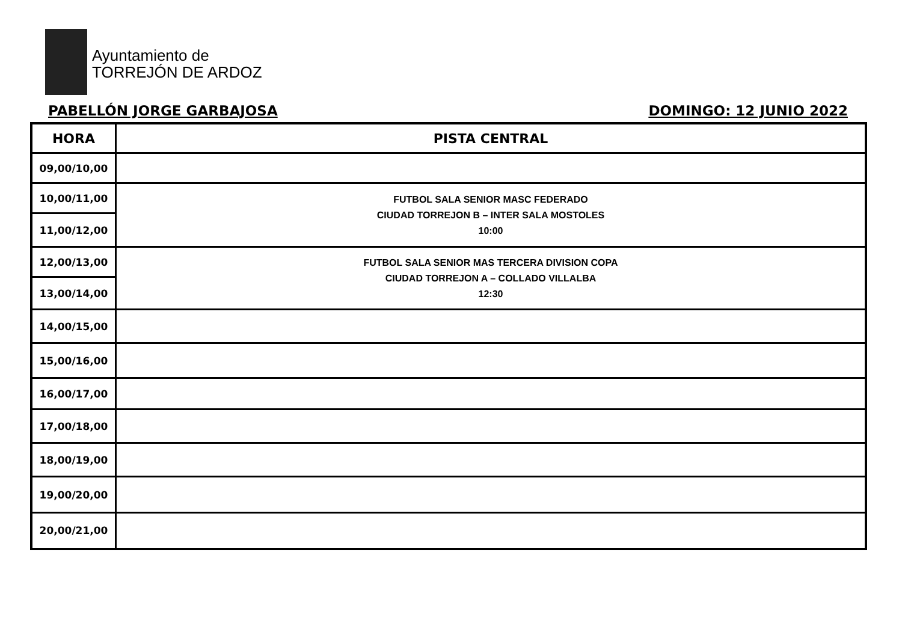Ayuntamiento de
TORREJÓN DE ARDOZ
PABELLÓN JORGE GARBAJOSA DOMINGO: 12 JUNIO 2022
| HORA | PISTA CENTRAL |
| --- | --- |
| 09,00/10,00 | |
| 10,00/11,00 | FUTBOL SALA SENIOR MASC FEDERADO CIUDAD TORREJON B – INTER SALA MOSTOLES 10:00 |
| 11,00/12,00 | |
| 12,00/13,00 | FUTBOL SALA SENIOR MAS TERCERA DIVISION COPA CIUDAD TORREJON A – COLLADO VILLALBA 12:30 |
| 13,00/14,00 | |
| 14,00/15,00 | |
| 15,00/16,00 | |
| 16,00/17,00 | |
| 17,00/18,00 | |
| 18,00/19,00 | |
| 19,00/20,00 | |
| 20,00/21,00 | |